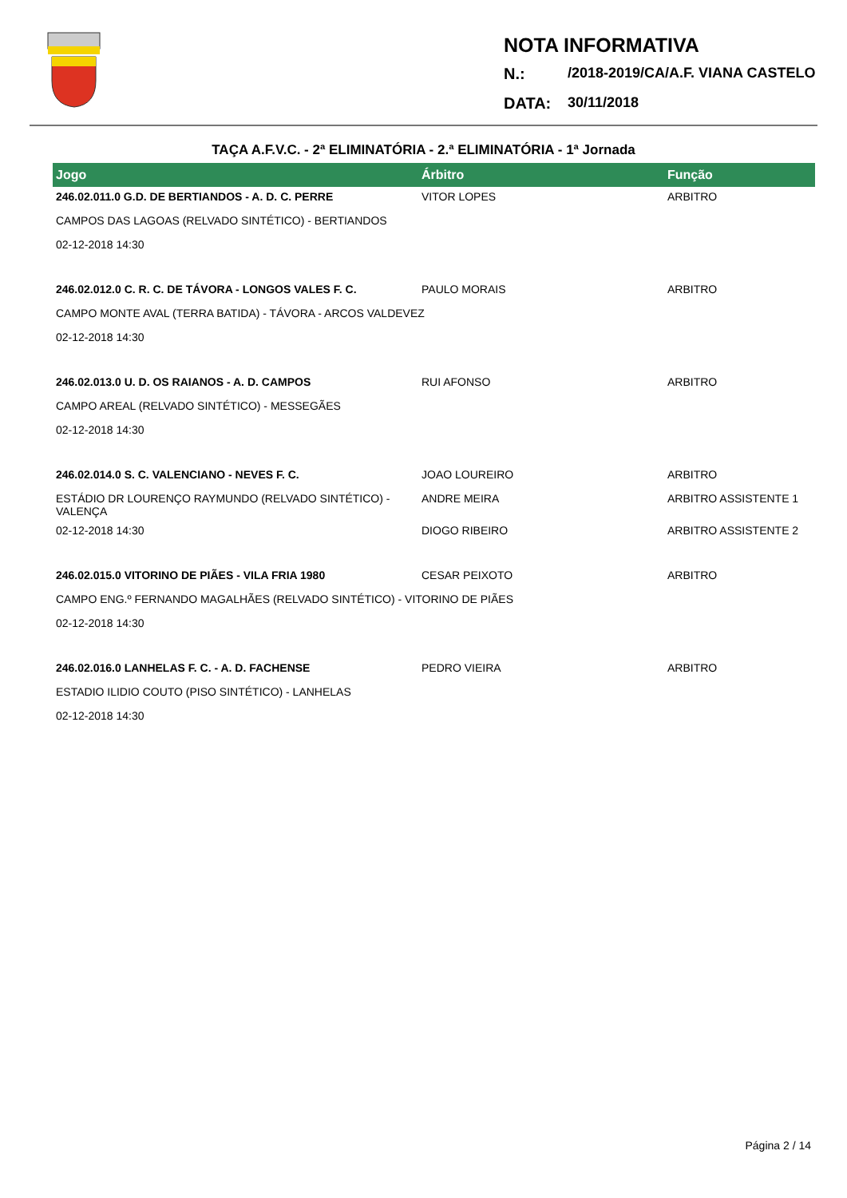NOTA INFORMATIVA
N.: /2018-2019/CA/A.F. VIANA CASTELO
DATA: 30/11/2018
TAÇA A.F.V.C. - 2ª ELIMINATÓRIA - 2.ª ELIMINATÓRIA - 1ª Jornada
| Jogo | Árbitro | Função |
| --- | --- | --- |
| 246.02.011.0 G.D. DE BERTIANDOS - A. D. C. PERRE | VITOR LOPES | ARBITRO |
| CAMPOS DAS LAGOAS (RELVADO SINTÉTICO) - BERTIANDOS | | |
| 02-12-2018 14:30 | | |
| 246.02.012.0 C. R. C. DE TÁVORA - LONGOS VALES F. C. | PAULO MORAIS | ARBITRO |
| CAMPO MONTE AVAL (TERRA BATIDA) - TÁVORA - ARCOS VALDEVEZ | | |
| 02-12-2018 14:30 | | |
| 246.02.013.0 U. D. OS RAIANOS - A. D. CAMPOS | RUI AFONSO | ARBITRO |
| CAMPO AREAL (RELVADO SINTÉTICO) - MESSEGÃES | | |
| 02-12-2018 14:30 | | |
| 246.02.014.0 S. C. VALENCIANO - NEVES F. C. | JOAO LOUREIRO | ARBITRO |
| ESTÁDIO DR LOURENÇO RAYMUNDO (RELVADO SINTÉTICO) - VALENÇA | ANDRE MEIRA | ARBITRO ASSISTENTE 1 |
| 02-12-2018 14:30 | DIOGO RIBEIRO | ARBITRO ASSISTENTE 2 |
| 246.02.015.0 VITORINO DE PIÃES - VILA FRIA 1980 | CESAR PEIXOTO | ARBITRO |
| CAMPO ENG.º FERNANDO MAGALHÃES (RELVADO SINTÉTICO) - VITORINO DE PIÃES | | |
| 02-12-2018 14:30 | | |
| 246.02.016.0 LANHELAS F. C. - A. D. FACHENSE | PEDRO VIEIRA | ARBITRO |
| ESTADIO ILIDIO COUTO (PISO SINTÉTICO) - LANHELAS | | |
| 02-12-2018 14:30 | | |
Página 2 / 14